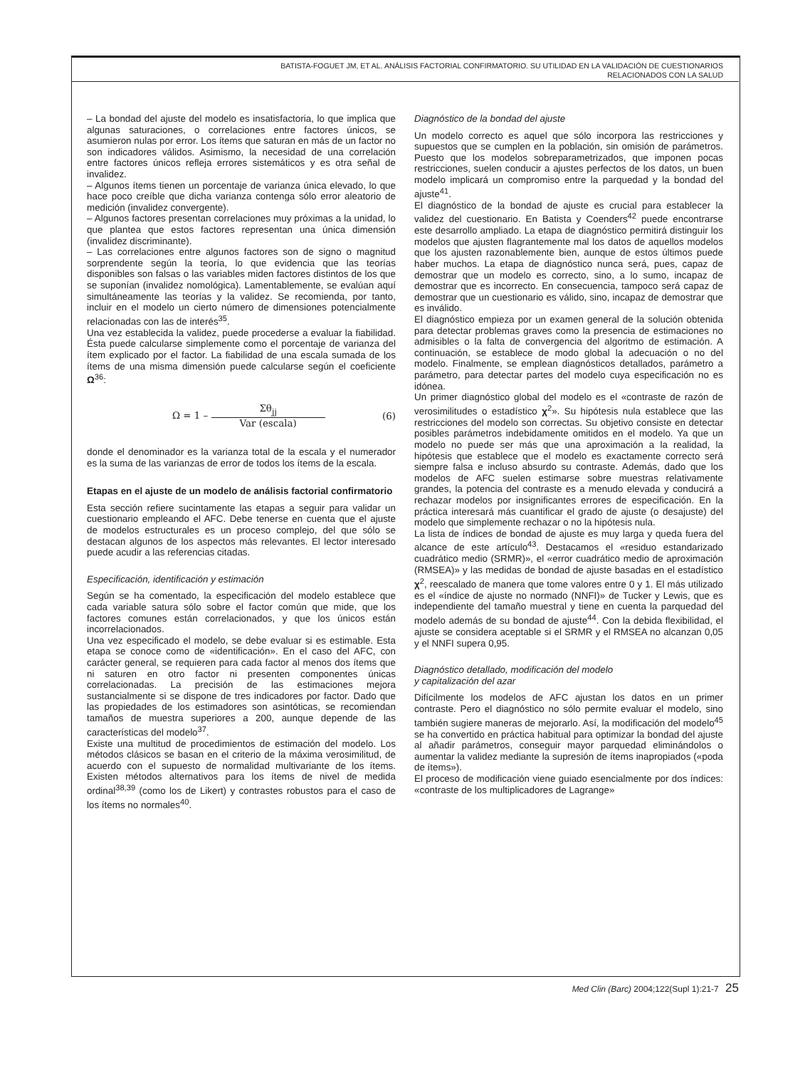BATISTA-FOGUET JM, ET AL. ANÁLISIS FACTORIAL CONFIRMATORIO. SU UTILIDAD EN LA VALIDACIÓN DE CUESTIONARIOS
RELACIONADOS CON LA SALUD
– La bondad del ajuste del modelo es insatisfactoria, lo que implica que algunas saturaciones, o correlaciones entre factores únicos, se asumieron nulas por error. Los ítems que saturan en más de un factor no son indicadores válidos. Asimismo, la necesidad de una correlación entre factores únicos refleja errores sistemáticos y es otra señal de invalidez.
– Algunos ítems tienen un porcentaje de varianza única elevado, lo que hace poco creíble que dicha varianza contenga sólo error aleatorio de medición (invalidez convergente).
– Algunos factores presentan correlaciones muy próximas a la unidad, lo que plantea que estos factores representan una única dimensión (invalidez discriminante).
– Las correlaciones entre algunos factores son de signo o magnitud sorprendente según la teoría, lo que evidencia que las teorías disponibles son falsas o las variables miden factores distintos de los que se suponían (invalidez nomológica). Lamentablemente, se evalúan aquí simultáneamente las teorías y la validez. Se recomienda, por tanto, incluir en el modelo un cierto número de dimensiones potencialmente relacionadas con las de interés<sup>35</sup>.
Una vez establecida la validez, puede procederse a evaluar la fiabilidad. Ésta puede calcularse simplemente como el porcentaje de varianza del ítem explicado por el factor. La fiabilidad de una escala sumada de los ítems de una misma dimensión puede calcularse según el coeficiente Ω<sup>36</sup>:
Ω = 1 – Σθ<sub>jj</sub> Var (escala) (6)
donde el denominador es la varianza total de la escala y el numerador es la suma de las varianzas de error de todos los ítems de la escala.
Etapas en el ajuste de un modelo de análisis factorial confirmatorio
Esta sección refiere sucintamente las etapas a seguir para validar un cuestionario empleando el AFC. Debe tenerse en cuenta que el ajuste de modelos estructurales es un proceso complejo, del que sólo se destacan algunos de los aspectos más relevantes. El lector interesado puede acudir a las referencias citadas.
Especificación, identificación y estimación
Según se ha comentado, la especificación del modelo establece que cada variable satura sólo sobre el factor común que mide, que los factores comunes están correlacionados, y que los únicos están incorrelacionados.
Una vez especificado el modelo, se debe evaluar si es estimable. Esta etapa se conoce como de «identificación». En el caso del AFC, con carácter general, se requieren para cada factor al menos dos ítems que ni saturen en otro factor ni presenten componentes únicas correlacionadas. La precisión de las estimaciones mejora sustancialmente si se dispone de tres indicadores por factor. Dado que las propiedades de los estimadores son asintóticas, se recomiendan tamaños de muestra superiores a 200, aunque depende de las características del modelo<sup>37</sup>.
Existe una multitud de procedimientos de estimación del modelo. Los métodos clásicos se basan en el criterio de la máxima verosimilitud, de acuerdo con el supuesto de normalidad multivariante de los ítems. Existen métodos alternativos para los ítems de nivel de medida ordinal<sup>38,39</sup> (como los de Likert) y contrastes robustos para el caso de los ítems no normales<sup>40</sup>.
Diagnóstico de la bondad del ajuste
Un modelo correcto es aquel que sólo incorpora las restricciones y supuestos que se cumplen en la población, sin omisión de parámetros. Puesto que los modelos sobreparametrizados, que imponen pocas restricciones, suelen conducir a ajustes perfectos de los datos, un buen modelo implicará un compromiso entre la parquedad y la bondad del ajuste<sup>41</sup>.
El diagnóstico de la bondad de ajuste es crucial para establecer la validez del cuestionario. En Batista y Coenders<sup>42</sup> puede encontrarse este desarrollo ampliado. La etapa de diagnóstico permitirá distinguir los modelos que ajusten flagrantemente mal los datos de aquellos modelos que los ajusten razonablemente bien, aunque de estos últimos puede haber muchos. La etapa de diagnóstico nunca será, pues, capaz de demostrar que un modelo es correcto, sino, a lo sumo, incapaz de demostrar que es incorrecto. En consecuencia, tampoco será capaz de demostrar que un cuestionario es válido, sino, incapaz de demostrar que es inválido.
El diagnóstico empieza por un examen general de la solución obtenida para detectar problemas graves como la presencia de estimaciones no admisibles o la falta de convergencia del algoritmo de estimación. A continuación, se establece de modo global la adecuación o no del modelo. Finalmente, se emplean diagnósticos detallados, parámetro a parámetro, para detectar partes del modelo cuya especificación no es idónea.
Un primer diagnóstico global del modelo es el «contraste de razón de verosimilitudes o estadístico χ<sup>2</sup>». Su hipótesis nula establece que las restricciones del modelo son correctas. Su objetivo consiste en detectar posibles parámetros indebidamente omitidos en el modelo. Ya que un modelo no puede ser más que una aproximación a la realidad, la hipótesis que establece que el modelo es exactamente correcto será siempre falsa e incluso absurdo su contraste. Además, dado que los modelos de AFC suelen estimarse sobre muestras relativamente grandes, la potencia del contraste es a menudo elevada y conducirá a rechazar modelos por insignificantes errores de especificación. En la práctica interesará más cuantificar el grado de ajuste (o desajuste) del modelo que simplemente rechazar o no la hipótesis nula.
La lista de índices de bondad de ajuste es muy larga y queda fuera del alcance de este artículo<sup>43</sup>. Destacamos el «residuo estandarizado cuadrático medio (SRMR)», el «error cuadrático medio de aproximación (RMSEA)» y las medidas de bondad de ajuste basadas en el estadístico χ<sup>2</sup>, reescalado de manera que tome valores entre 0 y 1. El más utilizado es el «índice de ajuste no normado (NNFI)» de Tucker y Lewis, que es independiente del tamaño muestral y tiene en cuenta la parquedad del modelo además de su bondad de ajuste<sup>44</sup>. Con la debida flexibilidad, el ajuste se considera aceptable si el SRMR y el RMSEA no alcanzan 0,05 y el NNFI supera 0,95.
Diagnóstico detallado, modificación del modelo
y capitalización del azar
Difícilmente los modelos de AFC ajustan los datos en un primer contraste. Pero el diagnóstico no sólo permite evaluar el modelo, sino también sugiere maneras de mejorarlo. Así, la modificación del modelo<sup>45</sup> se ha convertido en práctica habitual para optimizar la bondad del ajuste al añadir parámetros, conseguir mayor parquedad eliminándolos o aumentar la validez mediante la supresión de ítems inapropiados («poda de ítems»).
El proceso de modificación viene guiado esencialmente por dos índices: «contraste de los multiplicadores de Lagrange»
Med Clin (Barc) 2004;122(Supl 1):21-7 25